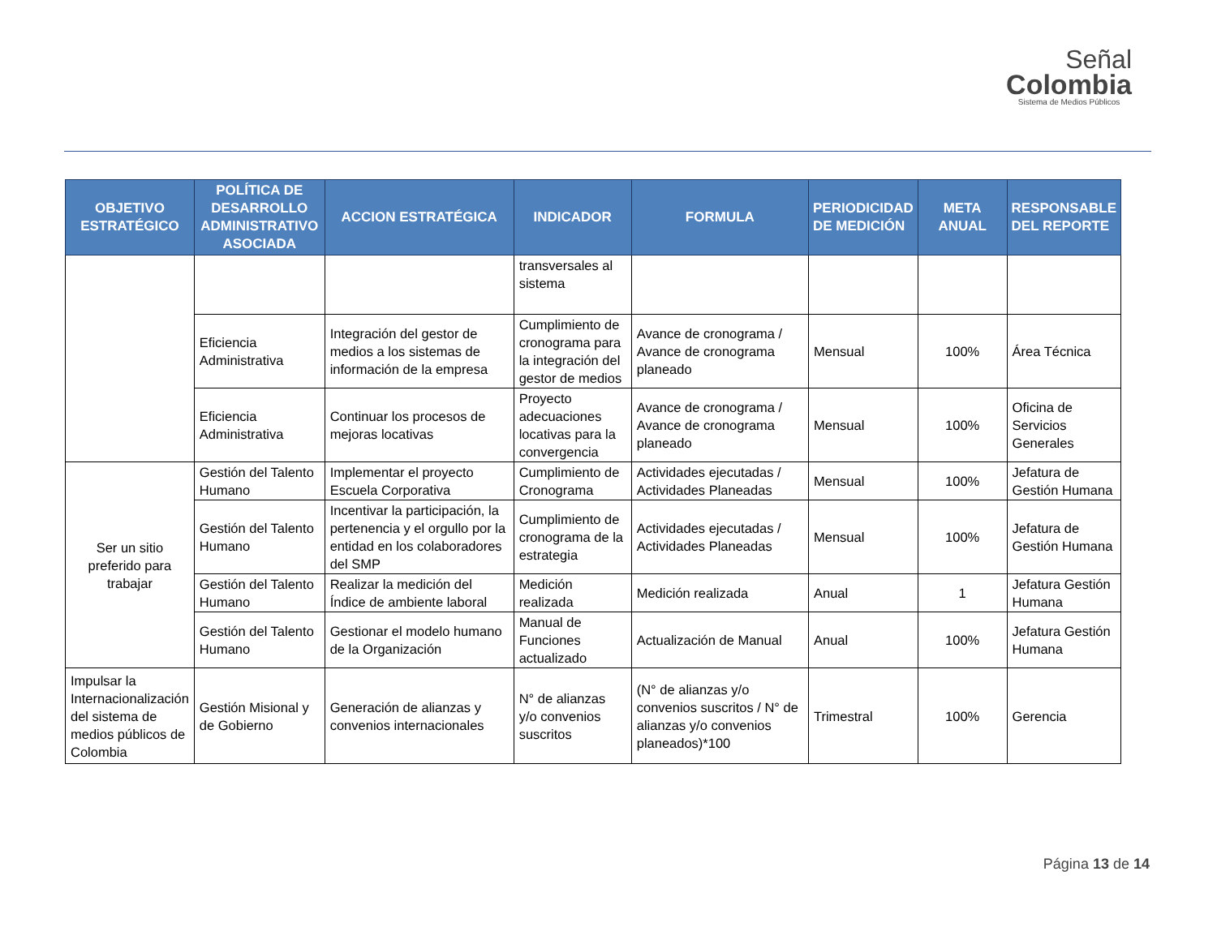Señal
Colombia
Sistema de Medios Públicos
| OBJETIVO ESTRATÉGICO | POLÍTICA DE DESARROLLO ADMINISTRATIVO ASOCIADA | ACCION ESTRATÉGICA | INDICADOR | FORMULA | PERIODICIDAD DE MEDICIÓN | META ANUAL | RESPONSABLE DEL REPORTE |
| --- | --- | --- | --- | --- | --- | --- | --- |
| | | | transversales al sistema | | | | |
| | Eficiencia Administrativa | Integración del gestor de medios a los sistemas de información de la empresa | Cumplimiento de cronograma para la integración del gestor de medios | Avance de cronograma / Avance de cronograma planeado | Mensual | 100% | Área Técnica |
| | Eficiencia Administrativa | Continuar los procesos de mejoras locativas | Proyecto adecuaciones locativas para la convergencia | Avance de cronograma / Avance de cronograma planeado | Mensual | 100% | Oficina de Servicios Generales |
| Ser un sitio preferido para trabajar | Gestión del Talento Humano | Implementar el proyecto Escuela Corporativa | Cumplimiento de Cronograma | Actividades ejecutadas / Actividades Planeadas | Mensual | 100% | Jefatura de Gestión Humana |
| | Gestión del Talento Humano | Incentivar la participación, la pertenencia y el orgullo por la entidad en los colaboradores del SMP | Cumplimiento de cronograma de la estrategia | Actividades ejecutadas / Actividades Planeadas | Mensual | 100% | Jefatura de Gestión Humana |
| | Gestión del Talento Humano | Realizar la medición del Índice de ambiente laboral | Medición realizada | Medición realizada | Anual | 1 | Jefatura Gestión Humana |
| | Gestión del Talento Humano | Gestionar el modelo humano de la Organización | Manual de Funciones actualizado | Actualización de Manual | Anual | 100% | Jefatura Gestión Humana |
| Impulsar la Internacionalización del sistema de medios públicos de Colombia | Gestión Misional y de Gobierno | Generación de alianzas y convenios internacionales | N° de alianzas y/o convenios suscritos | (N° de alianzas y/o convenios suscritos / N° de alianzas y/o convenios planeados)*100 | Trimestral | 100% | Gerencia |
Página 13 de 14